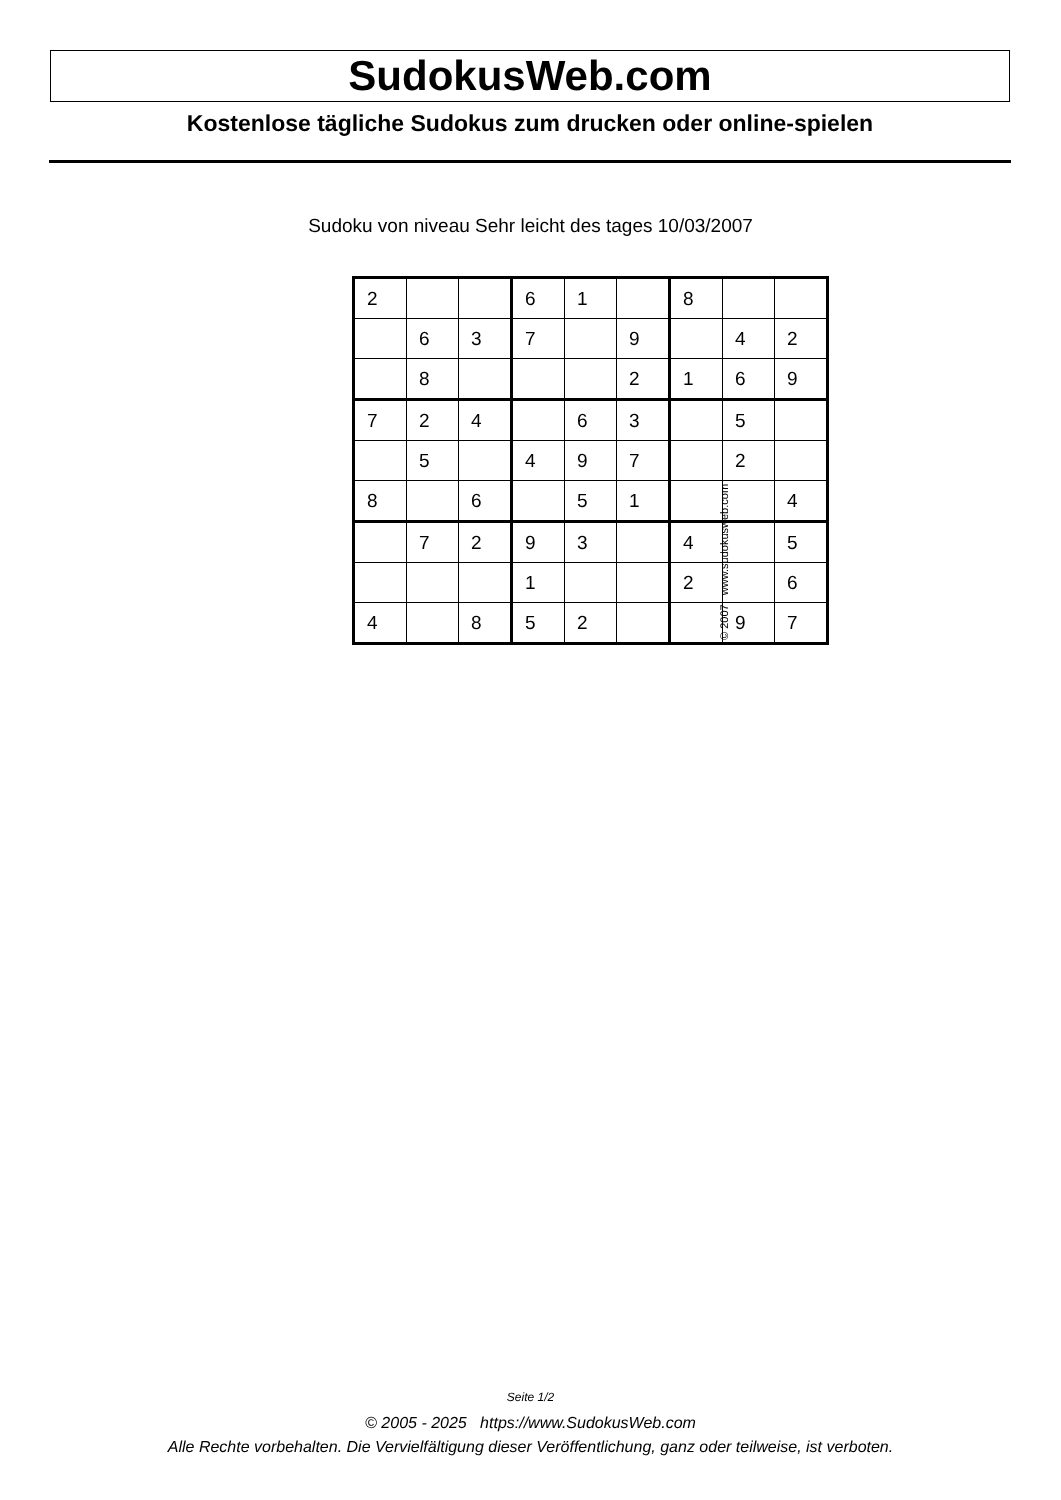SudokusWeb.com
Kostenlose tägliche Sudokus zum drucken oder online-spielen
Sudoku von niveau Sehr leicht des tages 10/03/2007
| 2 | | | 6 | 1 | | 8 | | |
| | 6 | 3 | 7 | | 9 | | 4 | 2 |
| | 8 | | | | 2 | 1 | 6 | 9 |
| 7 | 2 | 4 | | 6 | 3 | | 5 | |
| | 5 | | 4 | 9 | 7 | | 2 | |
| 8 | | 6 | | 5 | 1 | | | 4 |
| | 7 | 2 | 9 | 3 | | 4 | | 5 |
| | | | 1 | | | 2 | | 6 |
| 4 | | 8 | 5 | 2 | | | 9 | 7 |
© 2007 www.sudokusweb.com
Seite 1/2
© 2005 - 2025 https://www.SudokusWeb.com
Alle Rechte vorbehalten. Die Vervielfältigung dieser Veröffentlichung, ganz oder teilweise, ist verboten.